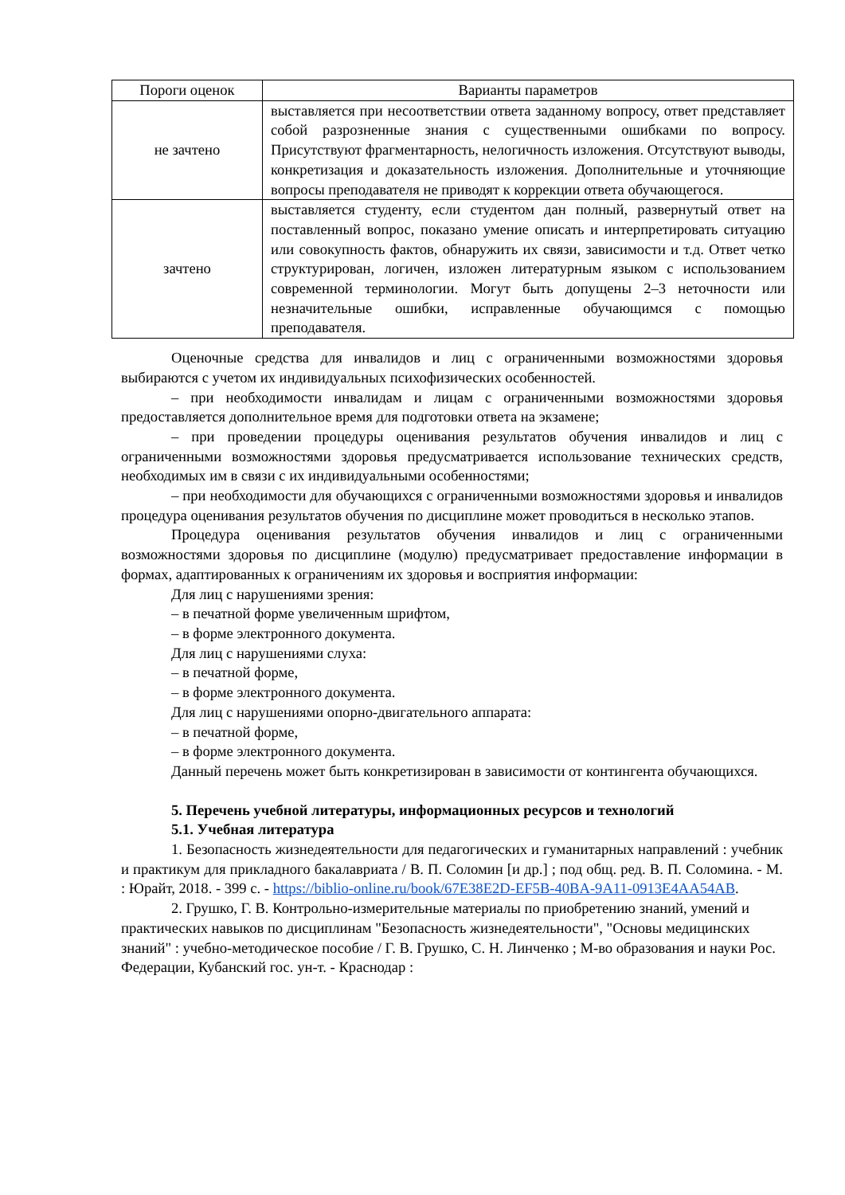| Пороги оценок | Варианты параметров |
| --- | --- |
| не зачтено | выставляется при несоответствии ответа заданному вопросу, ответ представляет собой разрозненные знания с существенными ошибками по вопросу. Присутствуют фрагментарность, нелогичность изложения. Отсутствуют выводы, конкретизация и доказательность изложения. Дополнительные и уточняющие вопросы преподавателя не приводят к коррекции ответа обучающегося. |
| зачтено | выставляется студенту, если студентом дан полный, развернутый ответ на поставленный вопрос, показано умение описать и интерпретировать ситуацию или совокупность фактов, обнаружить их связи, зависимости и т.д. Ответ четко структурирован, логичен, изложен литературным языком с использованием современной терминологии. Могут быть допущены 2–3 неточности или незначительные ошибки, исправленные обучающимся с помощью преподавателя. |
Оценочные средства для инвалидов и лиц с ограниченными возможностями здоровья выбираются с учетом их индивидуальных психофизических особенностей.
– при необходимости инвалидам и лицам с ограниченными возможностями здоровья предоставляется дополнительное время для подготовки ответа на экзамене;
– при проведении процедуры оценивания результатов обучения инвалидов и лиц с ограниченными возможностями здоровья предусматривается использование технических средств, необходимых им в связи с их индивидуальными особенностями;
– при необходимости для обучающихся с ограниченными возможностями здоровья и инвалидов процедура оценивания результатов обучения по дисциплине может проводиться в несколько этапов.
Процедура оценивания результатов обучения инвалидов и лиц с ограниченными возможностями здоровья по дисциплине (модулю) предусматривает предоставление информации в формах, адаптированных к ограничениям их здоровья и восприятия информации:
Для лиц с нарушениями зрения:
– в печатной форме увеличенным шрифтом,
– в форме электронного документа.
Для лиц с нарушениями слуха:
– в печатной форме,
– в форме электронного документа.
Для лиц с нарушениями опорно-двигательного аппарата:
– в печатной форме,
– в форме электронного документа.
Данный перечень может быть конкретизирован в зависимости от контингента обучающихся.
5. Перечень учебной литературы, информационных ресурсов и технологий
5.1. Учебная литература
1. Безопасность жизнедеятельности для педагогических и гуманитарных направлений : учебник и практикум для прикладного бакалавриата / В. П. Соломин [и др.] ; под общ. ред. В. П. Соломина. - М. : Юрайт, 2018. - 399 с. - https://biblio-online.ru/book/67E38E2D-EF5B-40BA-9A11-0913E4AA54AB.
2. Грушко, Г. В. Контрольно-измерительные материалы по приобретению знаний, умений и практических навыков по дисциплинам "Безопасность жизнедеятельности", "Основы медицинских знаний" : учебно-методическое пособие / Г. В. Грушко, С. Н. Линченко ; М-во образования и науки Рос. Федерации, Кубанский гос. ун-т. - Краснодар :